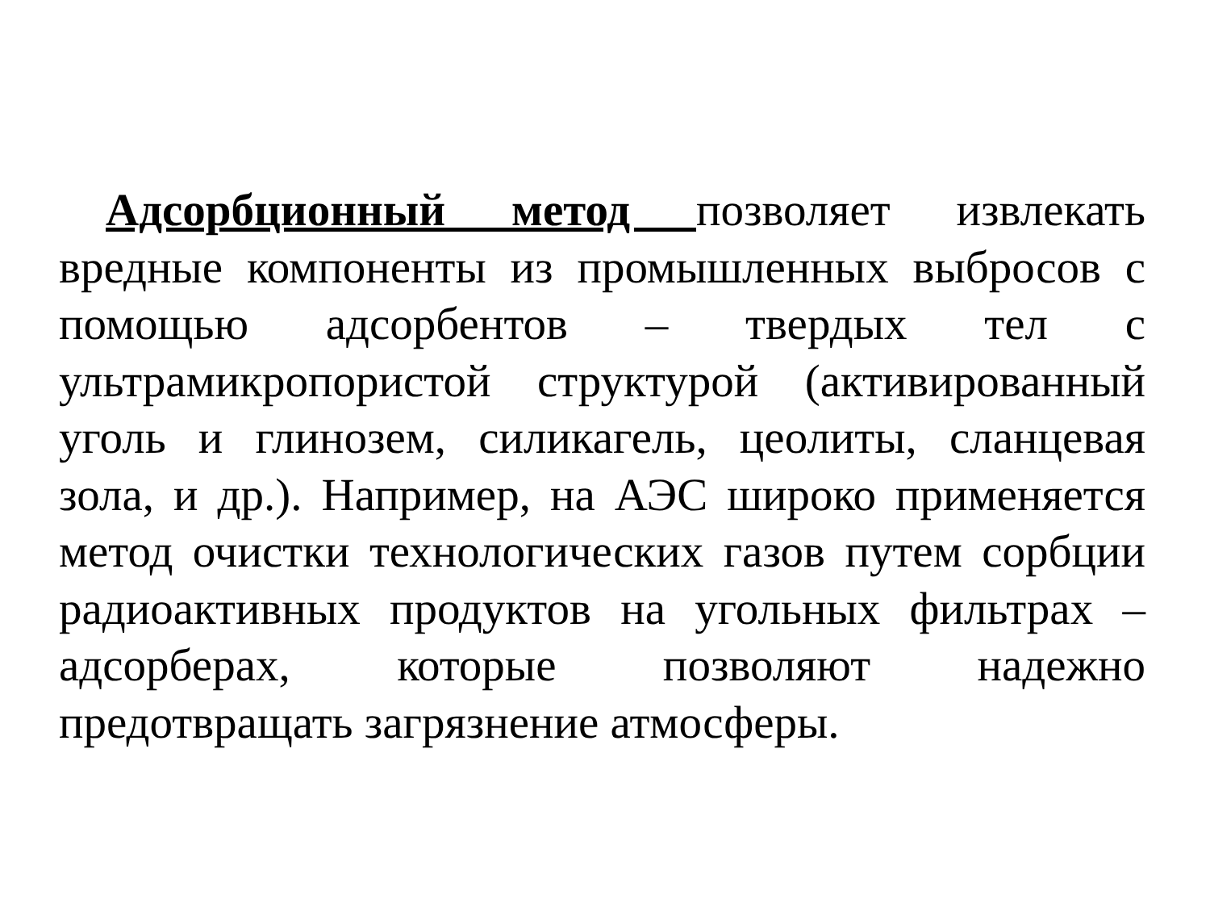Адсорбционный метод позволяет извлекать вредные компоненты из промышленных выбросов с помощью адсорбентов – твердых тел с ультрамикропористой структурой (активированный уголь и глинозем, силикагель, цеолиты, сланцевая зола, и др.). Например, на АЭС широко применяется метод очистки технологических газов путем сорбции радиоактивных продуктов на угольных фильтрах – адсорберах, которые позволяют надежно предотвращать загрязнение атмосферы.